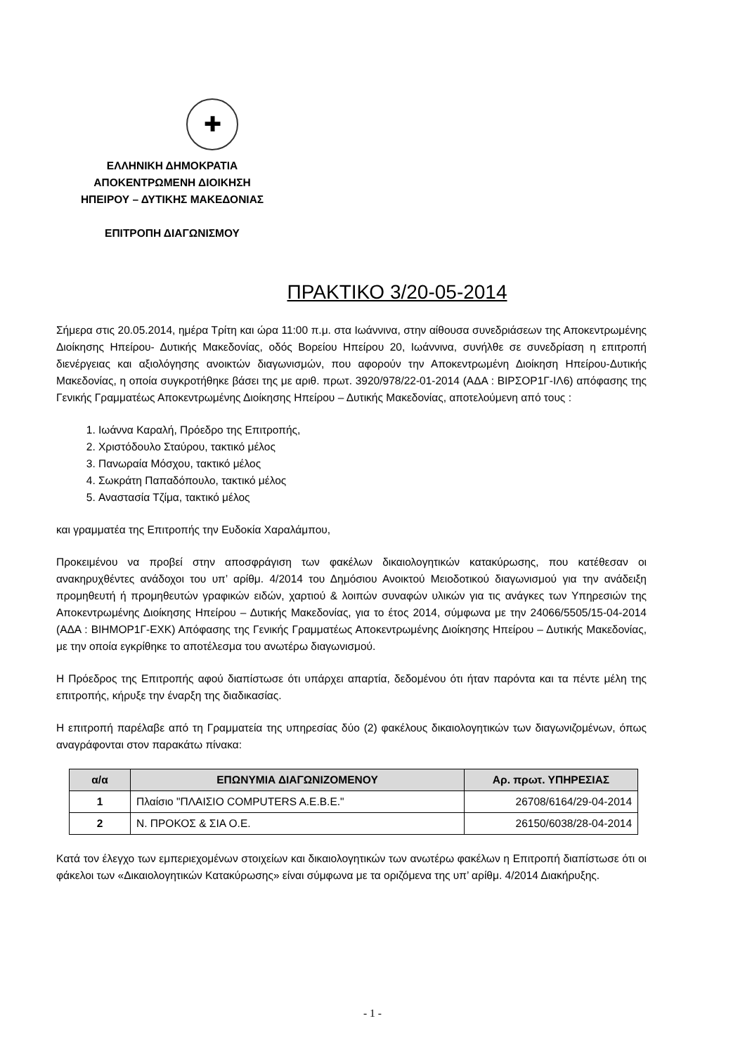✚
ΕΛΛΗΝΙΚΗ ΔΗΜΟΚΡΑΤΙΑ
ΑΠΟΚΕΝΤΡΩΜΕΝΗ ΔΙΟΙΚΗΣΗ
ΗΠΕΙΡΟΥ – ΔΥΤΙΚΗΣ ΜΑΚΕΔΟΝΙΑΣ
ΕΠΙΤΡΟΠΗ ΔΙΑΓΩΝΙΣΜΟΥ
ΠΡΑΚΤΙΚΟ 3/20-05-2014
Σήμερα στις 20.05.2014, ημέρα Τρίτη και ώρα 11:00 π.μ. στα Ιωάννινα, στην αίθουσα συνεδριάσεων της Αποκεντρωμένης Διοίκησης Ηπείρου- Δυτικής Μακεδονίας, οδός Βορείου Ηπείρου 20, Ιωάννινα, συνήλθε σε συνεδρίαση η επιτροπή διενέργειας και αξιολόγησης ανοικτών διαγωνισμών, που αφορούν την Αποκεντρωμένη Διοίκηση Ηπείρου-Δυτικής Μακεδονίας, η οποία συγκροτήθηκε βάσει της με αριθ. πρωτ. 3920/978/22-01-2014 (ΑΔΑ : ΒΙΡΣΟΡ1Γ-ΙΛ6) απόφασης της Γενικής Γραμματέως Αποκεντρωμένης Διοίκησης Ηπείρου – Δυτικής Μακεδονίας, αποτελούμενη από τους :
1. Ιωάννα Καραλή, Πρόεδρο της Επιτροπής,
2. Χριστόδουλο Σταύρου, τακτικό μέλος
3. Πανωραία Μόσχου, τακτικό μέλος
4. Σωκράτη Παπαδόπουλο, τακτικό μέλος
5. Αναστασία Τζίμα, τακτικό μέλος
και γραμματέα της Επιτροπής την Ευδοκία Χαραλάμπου,
Προκειμένου να προβεί στην αποσφράγιση των φακέλων δικαιολογητικών κατακύρωσης, που κατέθεσαν οι ανακηρυχθέντες ανάδοχοι του υπ’ αρίθμ. 4/2014 του Δημόσιου Ανοικτού Μειοδοτικού διαγωνισμού για την ανάδειξη προμηθευτή ή προμηθευτών γραφικών ειδών, χαρτιού & λοιπών συναφών υλικών για τις ανάγκες των Υπηρεσιών της Αποκεντρωμένης Διοίκησης Ηπείρου – Δυτικής Μακεδονίας, για το έτος 2014, σύμφωνα με την 24066/5505/15-04-2014 (ΑΔΑ : ΒΙΗΜΟΡ1Γ-ΕΧΚ) Απόφασης της Γενικής Γραμματέως Αποκεντρωμένης Διοίκησης Ηπείρου – Δυτικής Μακεδονίας, με την οποία εγκρίθηκε το αποτέλεσμα του ανωτέρω διαγωνισμού.
Η Πρόεδρος της Επιτροπής αφού διαπίστωσε ότι υπάρχει απαρτία, δεδομένου ότι ήταν παρόντα και τα πέντε μέλη της επιτροπής, κήρυξε την έναρξη της διαδικασίας.
Η επιτροπή παρέλαβε από τη Γραμματεία της υπηρεσίας δύο (2) φακέλους δικαιολογητικών των διαγωνιζομένων, όπως αναγράφονται στον παρακάτω πίνακα:
| α/α | ΕΠΩΝΥΜΙΑ ΔΙΑΓΩΝΙΖΟΜΕΝΟΥ | Αρ. πρωτ. ΥΠΗΡΕΣΙΑΣ |
| --- | --- | --- |
| 1 | Πλαίσιο "ΠΛΑΙΣΙΟ COMPUTERS A.E.B.E." | 26708/6164/29-04-2014 |
| 2 | Ν. ΠΡΟΚΟΣ & ΣΙΑ Ο.Ε. | 26150/6038/28-04-2014 |
Κατά τον έλεγχο των εμπεριεχομένων στοιχείων και δικαιολογητικών των ανωτέρω φακέλων η Επιτροπή διαπίστωσε ότι οι φάκελοι των «Δικαιολογητικών Κατακύρωσης» είναι σύμφωνα με τα οριζόμενα της υπ’ αρίθμ. 4/2014 Διακήρυξης.
- 1 -